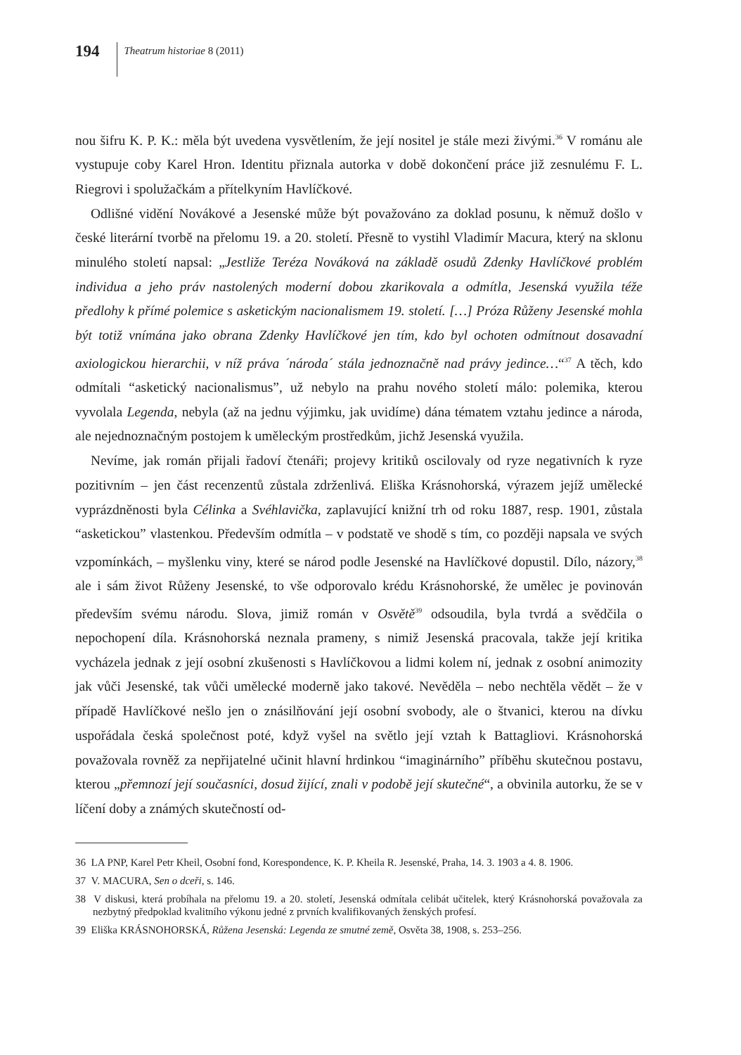194 Theatrum historiae 8 (2011)
nou šifru K. P. K.: měla být uvedena vysvětlením, že její nositel je stále mezi živými.<sup>36</sup> V románu ale vystupuje coby Karel Hron. Identitu přiznala autorka v době dokončení práce již zesnulému F. L. Riegrovi i spolužačkám a přítelkyním Havlíčkové.
Odlišné vidění Novákové a Jesenské může být považováno za doklad posunu, k němuž došlo v české literární tvorbě na přelomu 19. a 20. století. Přesně to vystihl Vladimír Macura, který na sklonu minulého století napsal: „Jestliže Teréza Nováková na základě osudů Zdenky Havlíčkové problém individua a jeho práv nastolených moderní dobou zkarikovala a odmítla, Jesenská využila téže předlohy k přímé polemice s asketickým nacionalismem 19. století. […] Próza Růženy Jesenské mohla být totiž vnímána jako obrana Zdenky Havlíčkové jen tím, kdo byl ochoten odmítnout dosavadní axiologickou hierarchii, v níž práva ´národa´ stála jednoznačně nad právy jedince…“<sup>37</sup> A těch, kdo odmítali “asketický nacionalismus”, už nebylo na prahu nového století málo: polemika, kterou vyvolala Legenda, nebyla (až na jednu výjimku, jak uvidíme) dána tématem vztahu jedince a národa, ale nejednoznačným postojem k uměleckým prostředkům, jichž Jesenská využila.
Nevíme, jak román přijali řadoví čtenáři; projevy kritiků oscilovaly od ryze negativních k ryze pozitivním – jen část recenzentů zůstala zdrženlivá. Eliška Krásnohorská, výrazem jejíž umělecké vyprázdněnosti byla Célinka a Svéhlavička, zaplavující knižní trh od roku 1887, resp. 1901, zůstala “asketickou” vlastenkou. Především odmítla – v podstatě ve shodě s tím, co později napsala ve svých vzpomínkách, – myšlenku viny, které se národ podle Jesenské na Havlíčkové dopustil. Dílo, názory,<sup>38</sup> ale i sám život Růženy Jesenské, to vše odporovalo krédu Krásnohorské, že umělec je povinován především svému národu. Slova, jimiž román v Osvětě<sup>39</sup> odsoudila, byla tvrdá a svědčila o nepochopení díla. Krásnohorská neznala prameny, s nimiž Jesenská pracovala, takže její kritika vycházela jednak z její osobní zkušenosti s Havlíčkovou a lidmi kolem ní, jednak z osobní animozity jak vůči Jesenské, tak vůči umělecké moderně jako takové. Nevěděla – nebo nechtěla vědět – že v případě Havlíčkové nešlo jen o znásilňování její osobní svobody, ale o štvanici, kterou na dívku uspořádala česká společnost poté, když vyšel na světlo její vztah k Battagliovi. Krásnohorská považovala rovněž za nepřijatelné učinit hlavní hrdinkou “imaginárního” příběhu skutečnou postavu, kterou „přemnozí její současníci, dosud žijící, znali v podobě její skutečné“, a obvinila autorku, že se v líčení doby a známých skutečností od-
36 LA PNP, Karel Petr Kheil, Osobní fond, Korespondence, K. P. Kheila R. Jesenské, Praha, 14. 3. 1903 a 4. 8. 1906.
37 V. MACURA, Sen o dceři, s. 146.
38 V diskusi, která probíhala na přelomu 19. a 20. století, Jesenská odmítala celibát učitelek, který Krásnohorská považovala za nezbytný předpoklad kvalitního výkonu jedné z prvních kvalifikovaných ženských profesí.
39 Eliška KRÁSNOHORSKÁ, Růžena Jesenská: Legenda ze smutné země, Osvěta 38, 1908, s. 253–256.